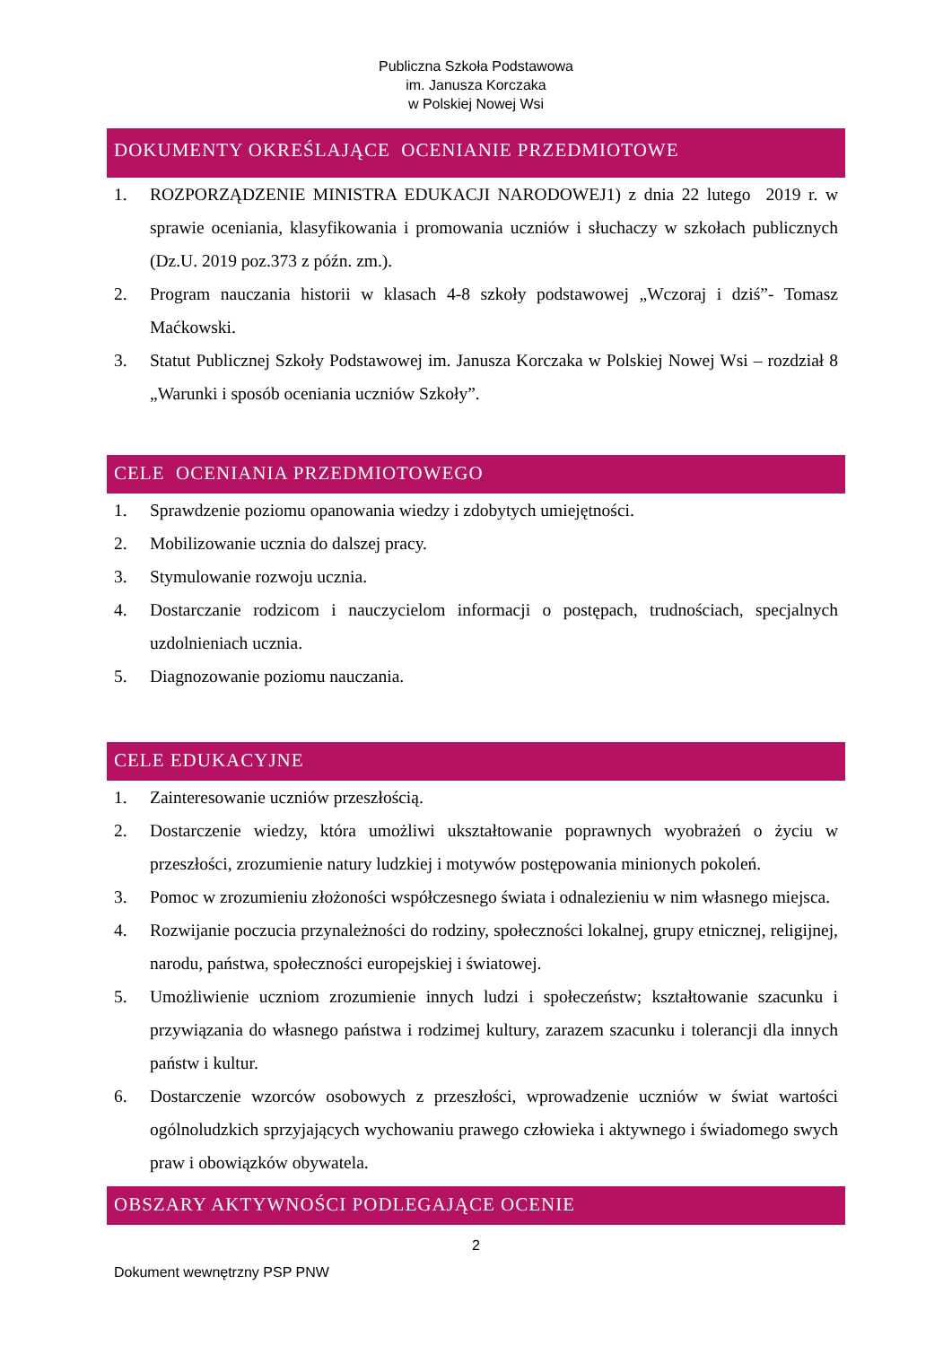Publiczna Szkoła Podstawowa
im. Janusza Korczaka
w Polskiej Nowej Wsi
DOKUMENTY OKREŚLAJĄCE OCENIANIE PRZEDMIOTOWE
1. ROZPORZĄDZENIE MINISTRA EDUKACJI NARODOWEJ1) z dnia 22 lutego 2019 r. w sprawie oceniania, klasyfikowania i promowania uczniów i słuchaczy w szkołach publicznych (Dz.U. 2019 poz.373 z późn. zm.).
2. Program nauczania historii w klasach 4-8 szkoły podstawowej „Wczoraj i dziś”- Tomasz Maćkowski.
3. Statut Publicznej Szkoły Podstawowej im. Janusza Korczaka w Polskiej Nowej Wsi – rozdział 8 „Warunki i sposób oceniania uczniów Szkoły”.
CELE OCENIANIA PRZEDMIOTOWEGO
1. Sprawdzenie poziomu opanowania wiedzy i zdobytych umiejętności.
2. Mobilizowanie ucznia do dalszej pracy.
3. Stymulowanie rozwoju ucznia.
4. Dostarczanie rodzicom i nauczycielom informacji o postępach, trudnościach, specjalnych uzdolnieniach ucznia.
5. Diagnozowanie poziomu nauczania.
CELE EDUKACYJNE
1. Zainteresowanie uczniów przeszłością.
2. Dostarczenie wiedzy, która umożliwi ukształtowanie poprawnych wyobrażeń o życiu w przeszłości, zrozumienie natury ludzkiej i motywów postępowania minionych pokoleń.
3. Pomoc w zrozumieniu złożoności współczesnego świata i odnalezieniu w nim własnego miejsca.
4. Rozwijanie poczucia przynależności do rodziny, społeczności lokalnej, grupy etnicznej, religijnej, narodu, państwa, społeczności europejskiej i światowej.
5. Umożliwienie uczniom zrozumienie innych ludzi i społeczeństw; kształtowanie szacunku i przywiązania do własnego państwa i rodzimej kultury, zarazem szacunku i tolerancji dla innych państw i kultur.
6. Dostarczenie wzorców osobowych z przeszłości, wprowadzenie uczniów w świat wartości ogólnoludzkich sprzyjających wychowaniu prawego człowieka i aktywnego i świadomego swych praw i obowiązków obywatela.
OBSZARY AKTYWNOŚCI PODLEGAJĄCE OCENIE
2
Dokument wewnętrzny PSP PNW